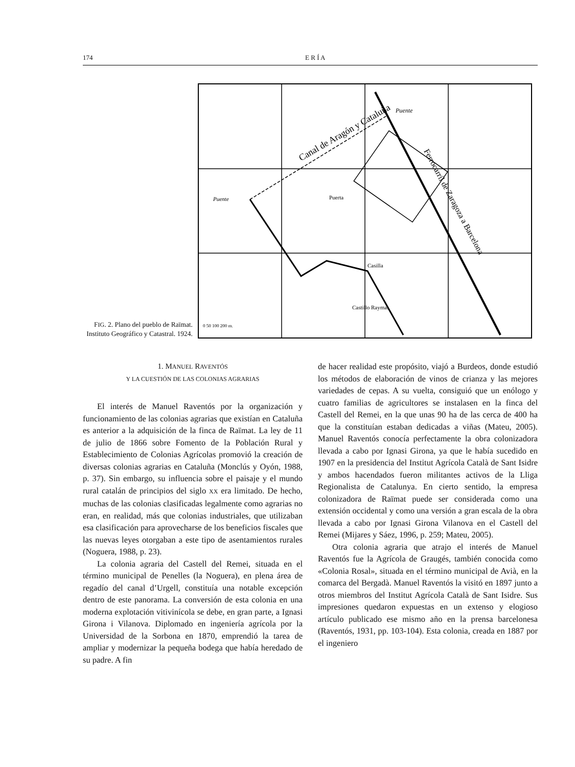174 E R Í A
FIG. 2. Plano del pueblo de Raïmat. Instituto Geográfico y Catastral. 1924.
Puente
Canal de Aragón y Cataluña
Ferrocarril de Zaragoza a Barcelona
Puente
Puerta
Casilla
Castillo Raymat
0 50 100 200 m.
1. MANUEL RAVENTÓS
Y LA CUESTIÓN DE LAS COLONIAS AGRARIAS
El interés de Manuel Raventós por la organización y funcionamiento de las colonias agrarias que existían en Cataluña es anterior a la adquisición de la finca de Raïmat. La ley de 11 de julio de 1866 sobre Fomento de la Población Rural y Establecimiento de Colonias Agrícolas promovió la creación de diversas colonias agrarias en Cataluña (Monclús y Oyón, 1988, p. 37). Sin embargo, su influencia sobre el paisaje y el mundo rural catalán de principios del siglo XX era limitado. De hecho, muchas de las colonias clasificadas legalmente como agrarias no eran, en realidad, más que colonias industriales, que utilizaban esa clasificación para aprovecharse de los beneficios fiscales que las nuevas leyes otorgaban a este tipo de asentamientos rurales (Noguera, 1988, p. 23).
La colonia agraria del Castell del Remei, situada en el término municipal de Penelles (la Noguera), en plena área de regadío del canal d’Urgell, constituía una notable excepción dentro de este panorama. La conversión de esta colonia en una moderna explotación vitivinícola se debe, en gran parte, a Ignasi Girona i Vilanova. Diplomado en ingeniería agrícola por la Universidad de la Sorbona en 1870, emprendió la tarea de ampliar y modernizar la pequeña bodega que había heredado de su padre. A fin
de hacer realidad este propósito, viajó a Burdeos, donde estudió los métodos de elaboración de vinos de crianza y las mejores variedades de cepas. A su vuelta, consiguió que un enólogo y cuatro familias de agricultores se instalasen en la finca del Castell del Remei, en la que unas 90 ha de las cerca de 400 ha que la constituían estaban dedicadas a viñas (Mateu, 2005). Manuel Raventós conocía perfectamente la obra colonizadora llevada a cabo por Ignasi Girona, ya que le había sucedido en 1907 en la presidencia del Institut Agrícola Català de Sant Isidre y ambos hacendados fueron militantes activos de la Lliga Regionalista de Catalunya. En cierto sentido, la empresa colonizadora de Raïmat puede ser considerada como una extensión occidental y como una versión a gran escala de la obra llevada a cabo por Ignasi Girona Vilanova en el Castell del Remei (Mijares y Sáez, 1996, p. 259; Mateu, 2005).
Otra colonia agraria que atrajo el interés de Manuel Raventós fue la Agrícola de Graugés, también conocida como «Colonia Rosal», situada en el término municipal de Avià, en la comarca del Bergadà. Manuel Raventós la visitó en 1897 junto a otros miembros del Institut Agrícola Català de Sant Isidre. Sus impresiones quedaron expuestas en un extenso y elogioso artículo publicado ese mismo año en la prensa barcelonesa (Raventós, 1931, pp. 103-104). Esta colonia, creada en 1887 por el ingeniero